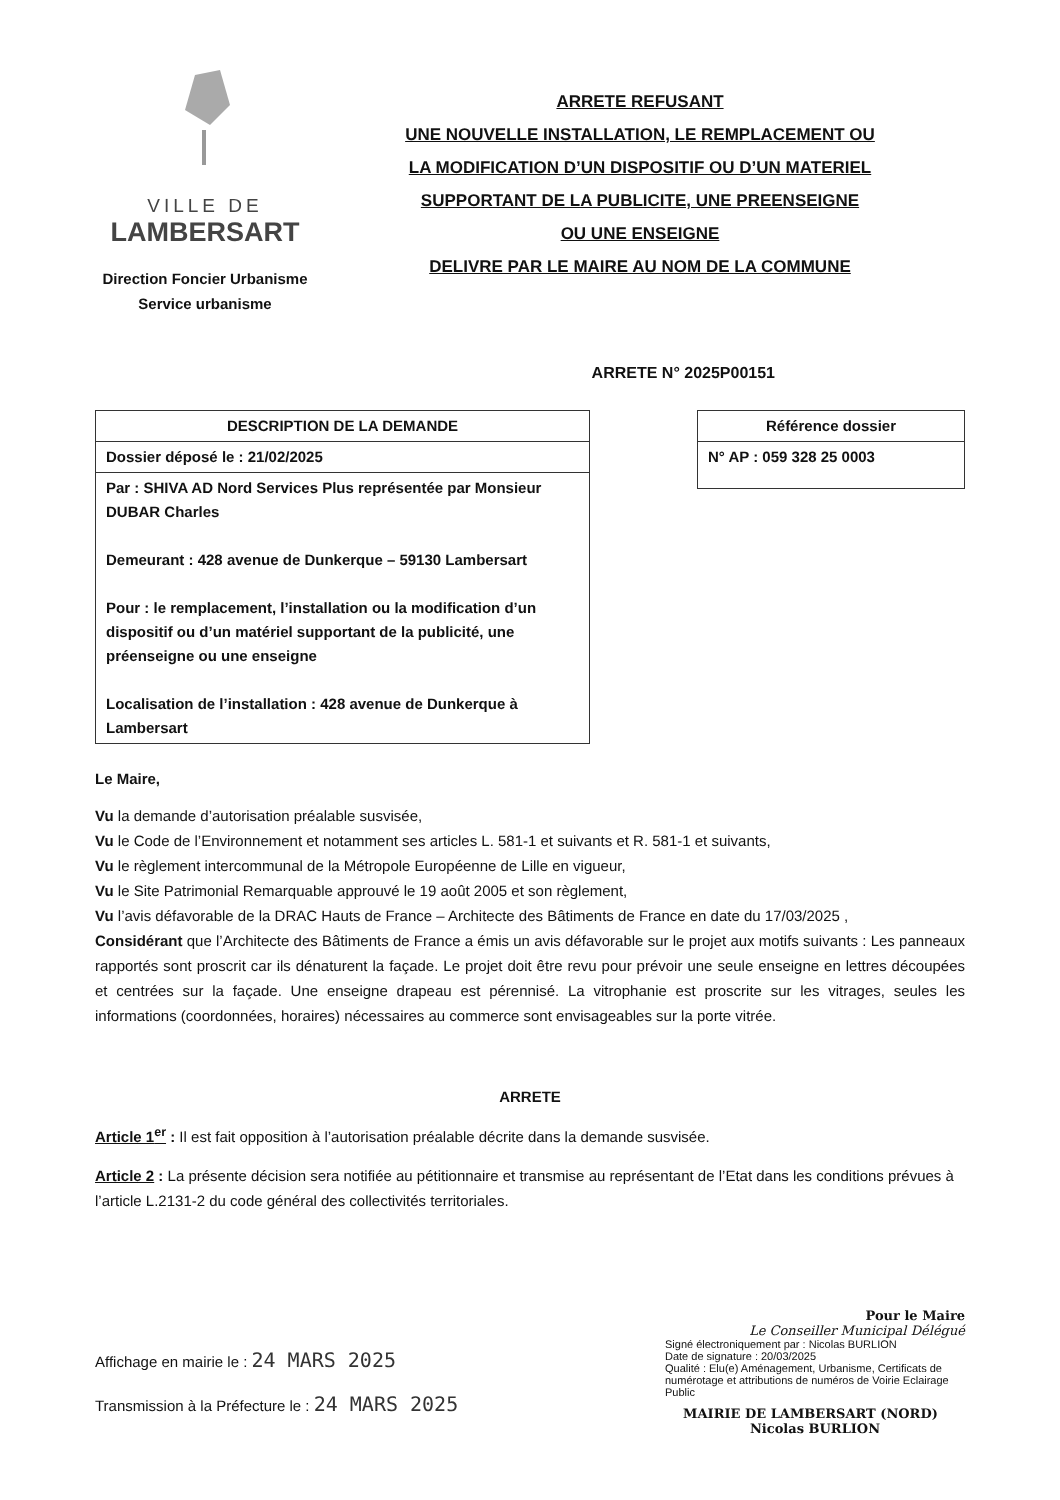VILLE DE
LAMBERSART
Direction Foncier Urbanisme
Service urbanisme
ARRETE REFUSANT
UNE NOUVELLE INSTALLATION, LE REMPLACEMENT OU
LA MODIFICATION D’UN DISPOSITIF OU D’UN MATERIEL
SUPPORTANT DE LA PUBLICITE, UNE PREENSEIGNE
OU UNE ENSEIGNE
DELIVRE PAR LE MAIRE AU NOM DE LA COMMUNE
ARRETE N° 2025P00151
| DESCRIPTION DE LA DEMANDE |
| --- |
| Dossier déposé le : 21/02/2025 |
| Par : SHIVA AD Nord Services Plus représentée par Monsieur DUBAR Charles Demeurant : 428 avenue de Dunkerque – 59130 Lambersart Pour : le remplacement, l’installation ou la modification d’un dispositif ou d’un matériel supportant de la publicité, une préenseigne ou une enseigne Localisation de l’installation : 428 avenue de Dunkerque à Lambersart |
| Référence dossier |
| --- |
| N° AP : 059 328 25 0003 |
Le Maire,
Vu la demande d’autorisation préalable susvisée,
Vu le Code de l’Environnement et notamment ses articles L. 581-1 et suivants et R. 581-1 et suivants,
Vu le règlement intercommunal de la Métropole Européenne de Lille en vigueur,
Vu le Site Patrimonial Remarquable approuvé le 19 août 2005 et son règlement,
Vu l’avis défavorable de la DRAC Hauts de France – Architecte des Bâtiments de France en date du 17/03/2025 ,
Considérant que l’Architecte des Bâtiments de France a émis un avis défavorable sur le projet aux motifs suivants : Les panneaux rapportés sont proscrit car ils dénaturent la façade. Le projet doit être revu pour prévoir une seule enseigne en lettres découpées et centrées sur la façade. Une enseigne drapeau est pérennisé. La vitrophanie est proscrite sur les vitrages, seules les informations (coordonnées, horaires) nécessaires au commerce sont envisageables sur la porte vitrée.
ARRETE
Article 1<sup>er</sup> : Il est fait opposition à l’autorisation préalable décrite dans la demande susvisée.
Article 2 : La présente décision sera notifiée au pétitionnaire et transmise au représentant de l’Etat dans les conditions prévues à l’article L.2131-2 du code général des collectivités territoriales.
Affichage en mairie le : 24 MARS 2025
Transmission à la Préfecture le : 24 MARS 2025
Pour le Maire
Le Conseiller Municipal Délégué
Signé électroniquement par : Nicolas BURLION
Date de signature : 20/03/2025
Qualité : Elu(e) Aménagement, Urbanisme, Certificats de numérotage et attributions de numéros de Voirie Eclairage Public
MAIRIE DE LAMBERSART (NORD) Nicolas BURLION